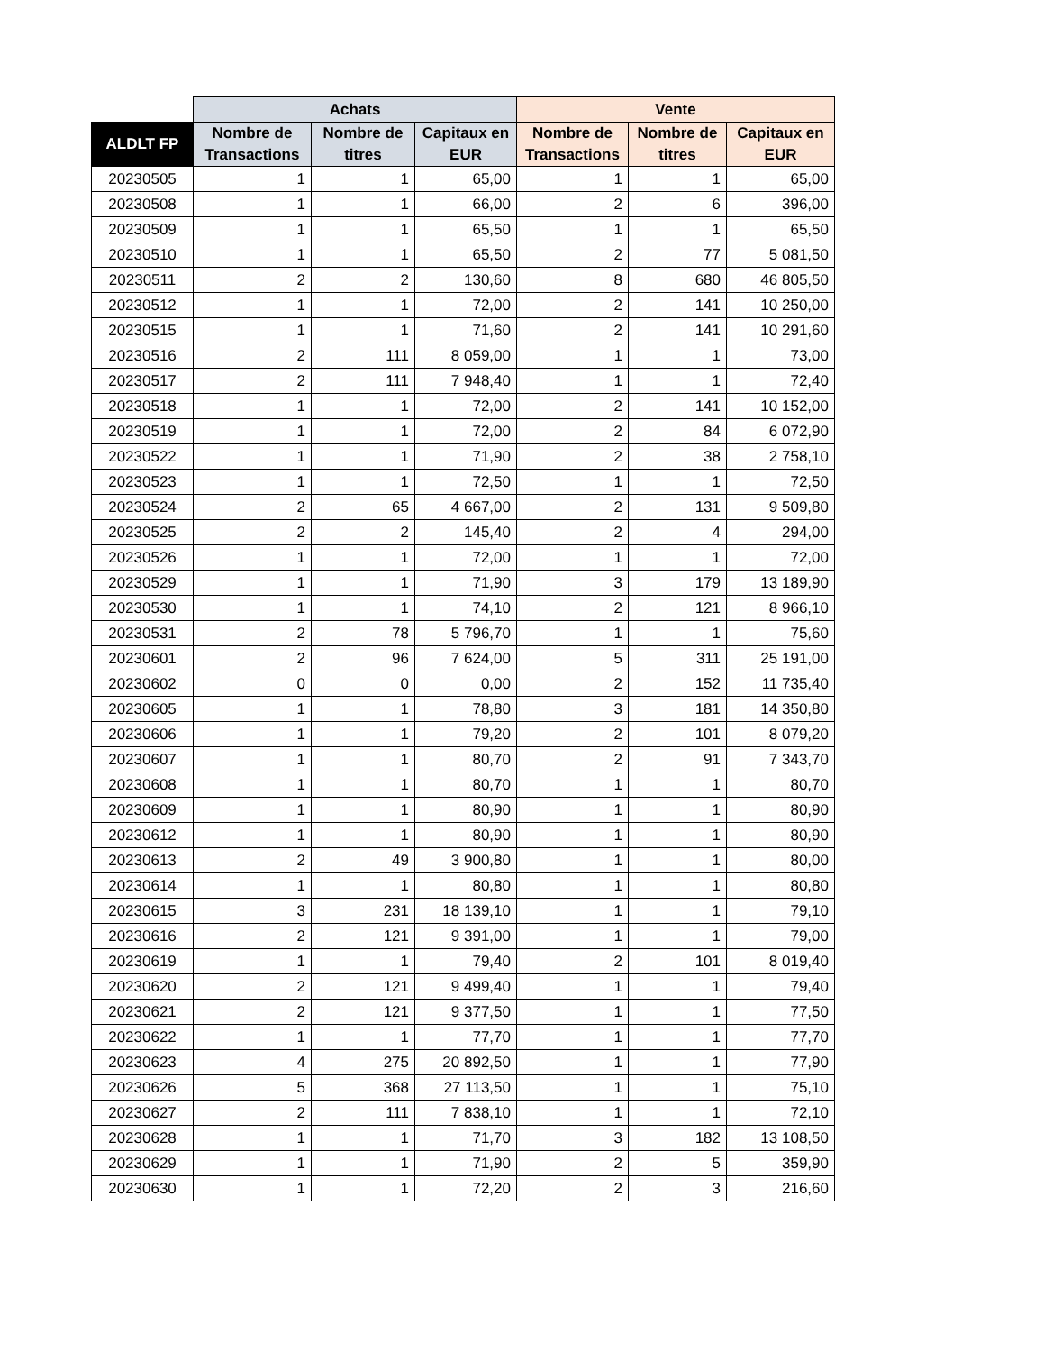| | Achats | | | Vente | | |
| --- | --- | --- | --- | --- | --- | --- |
| ALDLT FP | Nombre de Transactions | Nombre de titres | Capitaux en EUR | Nombre de Transactions | Nombre de titres | Capitaux en EUR |
| 20230505 | 1 | 1 | 65,00 | 1 | 1 | 65,00 |
| 20230508 | 1 | 1 | 66,00 | 2 | 6 | 396,00 |
| 20230509 | 1 | 1 | 65,50 | 1 | 1 | 65,50 |
| 20230510 | 1 | 1 | 65,50 | 2 | 77 | 5 081,50 |
| 20230511 | 2 | 2 | 130,60 | 8 | 680 | 46 805,50 |
| 20230512 | 1 | 1 | 72,00 | 2 | 141 | 10 250,00 |
| 20230515 | 1 | 1 | 71,60 | 2 | 141 | 10 291,60 |
| 20230516 | 2 | 111 | 8 059,00 | 1 | 1 | 73,00 |
| 20230517 | 2 | 111 | 7 948,40 | 1 | 1 | 72,40 |
| 20230518 | 1 | 1 | 72,00 | 2 | 141 | 10 152,00 |
| 20230519 | 1 | 1 | 72,00 | 2 | 84 | 6 072,90 |
| 20230522 | 1 | 1 | 71,90 | 2 | 38 | 2 758,10 |
| 20230523 | 1 | 1 | 72,50 | 1 | 1 | 72,50 |
| 20230524 | 2 | 65 | 4 667,00 | 2 | 131 | 9 509,80 |
| 20230525 | 2 | 2 | 145,40 | 2 | 4 | 294,00 |
| 20230526 | 1 | 1 | 72,00 | 1 | 1 | 72,00 |
| 20230529 | 1 | 1 | 71,90 | 3 | 179 | 13 189,90 |
| 20230530 | 1 | 1 | 74,10 | 2 | 121 | 8 966,10 |
| 20230531 | 2 | 78 | 5 796,70 | 1 | 1 | 75,60 |
| 20230601 | 2 | 96 | 7 624,00 | 5 | 311 | 25 191,00 |
| 20230602 | 0 | 0 | 0,00 | 2 | 152 | 11 735,40 |
| 20230605 | 1 | 1 | 78,80 | 3 | 181 | 14 350,80 |
| 20230606 | 1 | 1 | 79,20 | 2 | 101 | 8 079,20 |
| 20230607 | 1 | 1 | 80,70 | 2 | 91 | 7 343,70 |
| 20230608 | 1 | 1 | 80,70 | 1 | 1 | 80,70 |
| 20230609 | 1 | 1 | 80,90 | 1 | 1 | 80,90 |
| 20230612 | 1 | 1 | 80,90 | 1 | 1 | 80,90 |
| 20230613 | 2 | 49 | 3 900,80 | 1 | 1 | 80,00 |
| 20230614 | 1 | 1 | 80,80 | 1 | 1 | 80,80 |
| 20230615 | 3 | 231 | 18 139,10 | 1 | 1 | 79,10 |
| 20230616 | 2 | 121 | 9 391,00 | 1 | 1 | 79,00 |
| 20230619 | 1 | 1 | 79,40 | 2 | 101 | 8 019,40 |
| 20230620 | 2 | 121 | 9 499,40 | 1 | 1 | 79,40 |
| 20230621 | 2 | 121 | 9 377,50 | 1 | 1 | 77,50 |
| 20230622 | 1 | 1 | 77,70 | 1 | 1 | 77,70 |
| 20230623 | 4 | 275 | 20 892,50 | 1 | 1 | 77,90 |
| 20230626 | 5 | 368 | 27 113,50 | 1 | 1 | 75,10 |
| 20230627 | 2 | 111 | 7 838,10 | 1 | 1 | 72,10 |
| 20230628 | 1 | 1 | 71,70 | 3 | 182 | 13 108,50 |
| 20230629 | 1 | 1 | 71,90 | 2 | 5 | 359,90 |
| 20230630 | 1 | 1 | 72,20 | 2 | 3 | 216,60 |